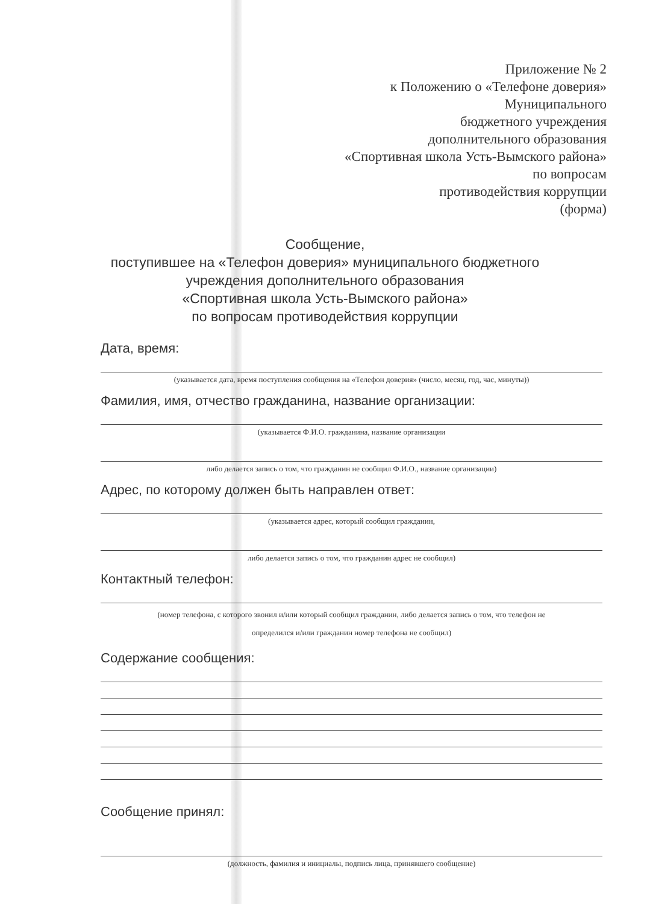Приложение № 2
к Положению о «Телефоне доверия»
Муниципального
бюджетного учреждения
дополнительного образования
«Спортивная школа Усть-Вымского района»
по вопросам
противодействия коррупции
(форма)
Сообщение,
поступившее на «Телефон доверия» муниципального бюджетного
учреждения дополнительного образования
«Спортивная школа Усть-Вымского района»
по вопросам противодействия коррупции
Дата, время:
(указывается дата, время поступления сообщения на «Телефон доверия» (число, месяц, год, час, минуты))
Фамилия, имя, отчество гражданина, название организации:
(указывается Ф.И.О. гражданина, название организации
либо делается запись о том, что гражданин не сообщил Ф.И.О., название организации)
Адрес, по которому должен быть направлен ответ:
(указывается адрес, который сообщил гражданин,
либо делается запись о том, что гражданин адрес не сообщил)
Контактный телефон:
(номер телефона, с которого звонил и/или который сообщил гражданин, либо делается запись о том, что телефон не
определился и/или гражданин номер телефона не сообщил)
Содержание сообщения:
Сообщение принял:
(должность, фамилия и инициалы, подпись лица, принявшего сообщение)